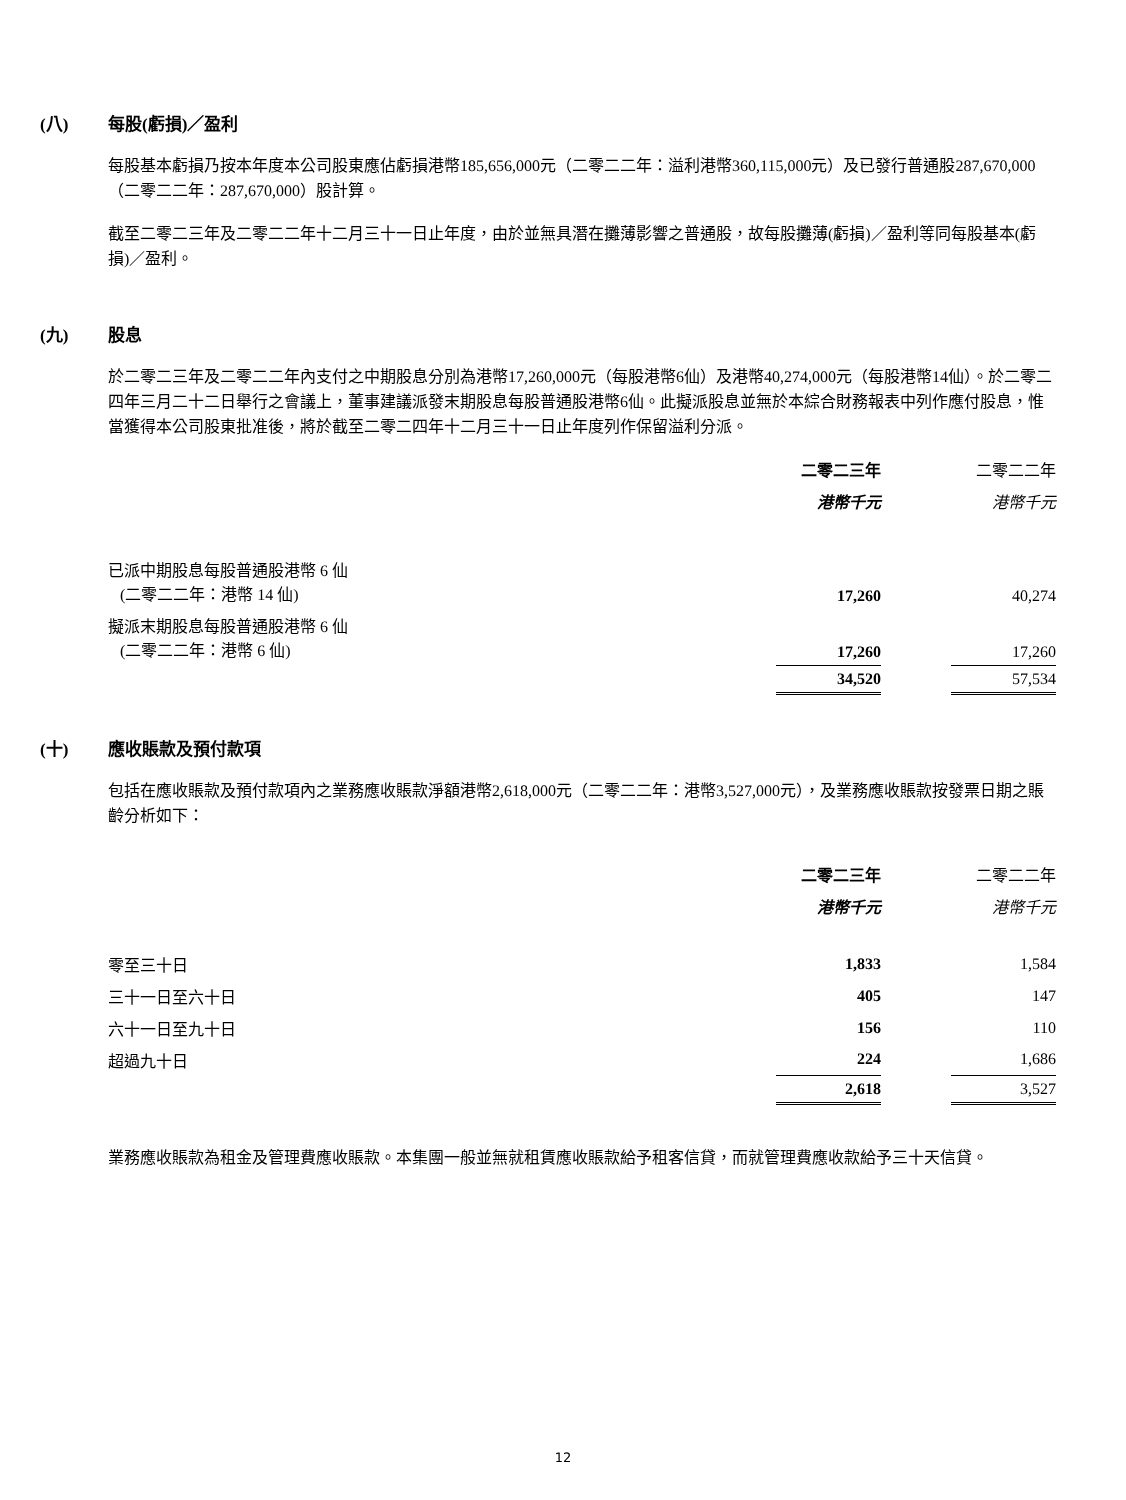(八) 每股(虧損)／盈利
每股基本虧損乃按本年度本公司股東應佔虧損港幣185,656,000元（二零二二年：溢利港幣360,115,000元）及已發行普通股287,670,000（二零二二年：287,670,000）股計算。
截至二零二三年及二零二二年十二月三十一日止年度，由於並無具潛在攤薄影響之普通股，故每股攤薄(虧損)／盈利等同每股基本(虧損)／盈利。
(九) 股息
於二零二三年及二零二二年內支付之中期股息分別為港幣17,260,000元（每股港幣6仙）及港幣40,274,000元（每股港幣14仙）。於二零二四年三月二十二日舉行之會議上，董事建議派發末期股息每股普通股港幣6仙。此擬派股息並無於本綜合財務報表中列作應付股息，惟當獲得本公司股東批准後，將於截至二零二四年十二月三十一日止年度列作保留溢利分派。
| | 二零二三年 | | 二零二二年 |
| --- | --- | --- | --- |
| | 港幣千元 | | 港幣千元 |
| 已派中期股息每股普通股港幣 6 仙 (二零二二年：港幣 14 仙) | 17,260 | | 40,274 |
| 擬派末期股息每股普通股港幣 6 仙 (二零二二年：港幣 6 仙) | 17,260 | | 17,260 |
| | 34,520 | | 57,534 |
(十) 應收賬款及預付款項
包括在應收賬款及預付款項內之業務應收賬款淨額港幣2,618,000元（二零二二年：港幣3,527,000元），及業務應收賬款按發票日期之賬齡分析如下：
| | 二零二三年 | | 二零二二年 |
| --- | --- | --- | --- |
| | 港幣千元 | | 港幣千元 |
| 零至三十日 | 1,833 | | 1,584 |
| 三十一日至六十日 | 405 | | 147 |
| 六十一日至九十日 | 156 | | 110 |
| 超過九十日 | 224 | | 1,686 |
| | 2,618 | | 3,527 |
業務應收賬款為租金及管理費應收賬款。本集團一般並無就租賃應收賬款給予租客信貸，而就管理費應收款給予三十天信貸。
12